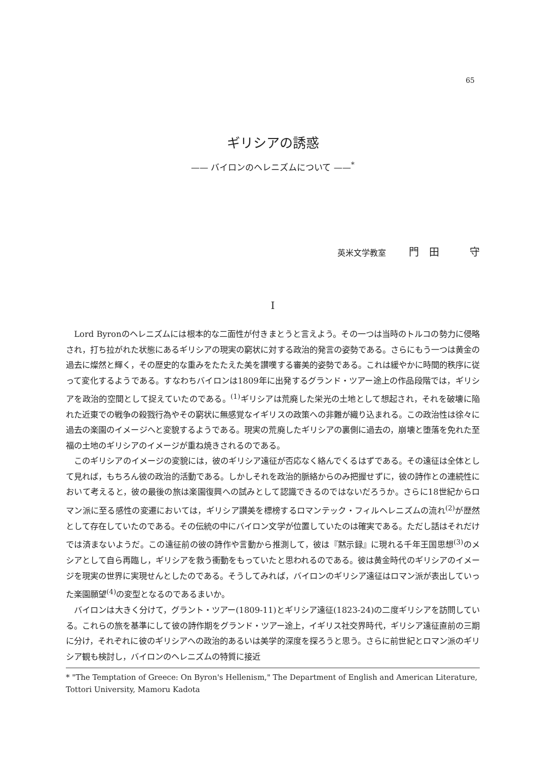65
ギリシアの誘惑
—— バイロンのヘレニズムについて ——<sup>*</sup>
英米文学教室 門　田　　　守
I
Lord Byronのヘレニズムには根本的な二面性が付きまとうと言えよう。その一つは当時のトルコの勢力に侵略され，打ち拉がれた状態にあるギリシアの現実の窮状に対する政治的発言の姿勢である。さらにもう一つは黄金の過去に燦然と輝く，その歴史的な重みをたたえた美を讃嘆する審美的姿勢である。これは緩やかに時間的秩序に従って変化するようである。すなわちバイロンは1809年に出発するグランド・ツアー途上の作品段階では，ギリシアを政治的空間として捉えていたのである。<sup>(1)</sup>ギリシアは荒廃した栄光の土地として想起され，それを破壊に陥れた近東での戦争の殺戮行為やその窮状に無感覚なイギリスの政策への非難が織り込まれる。この政治性は徐々に過去の楽園のイメージへと変貌するようである。現実の荒廃したギリシアの裏側に過去の，崩壊と堕落を免れた至福の土地のギリシアのイメージが重ね焼きされるのである。
このギリシアのイメージの変貌には，彼のギリシア遠征が否応なく絡んでくるはずである。その遠征は全体として見れば，もちろん彼の政治的活動である。しかしそれを政治的脈絡からのみ把握せずに，彼の詩作との連続性において考えると，彼の最後の旅は楽園復興への試みとして認識できるのではないだろうか。さらに18世紀からロマン派に至る感性の変遷においては，ギリシア讃美を標榜するロマンテック・フィルヘレニズムの流れ<sup>(2)</sup>が歴然として存在していたのである。その伝統の中にバイロン文学が位置していたのは確実である。ただし話はそれだけでは済まないようだ。この遠征前の彼の詩作や言動から推測して，彼は『黙示録』に現れる千年王国思想<sup>(3)</sup>のメシアとして自ら再臨し，ギリシアを救う衝動をもっていたと思われるのである。彼は黄金時代のギリシアのイメージを現実の世界に実現せんとしたのである。そうしてみれば，バイロンのギリシア遠征はロマン派が表出していった楽園願望<sup>(4)</sup>の変型となるのであるまいか。
バイロンは大きく分けて，グラント・ツアー(1809-11)とギリシア遠征(1823-24)の二度ギリシアを訪問している。これらの旅を基準にして彼の詩作期をグランド・ツアー途上，イギリス社交界時代，ギリシア遠征直前の三期に分け，それぞれに彼のギリシアへの政治的あるいは美学的深度を探ろうと思う。さらに前世紀とロマン派のギリシア観も検討し，バイロンのヘレニズムの特質に接近
* "The Temptation of Greece: On Byron's Hellenism," The Department of English and American Literature, Tottori University, Mamoru Kadota